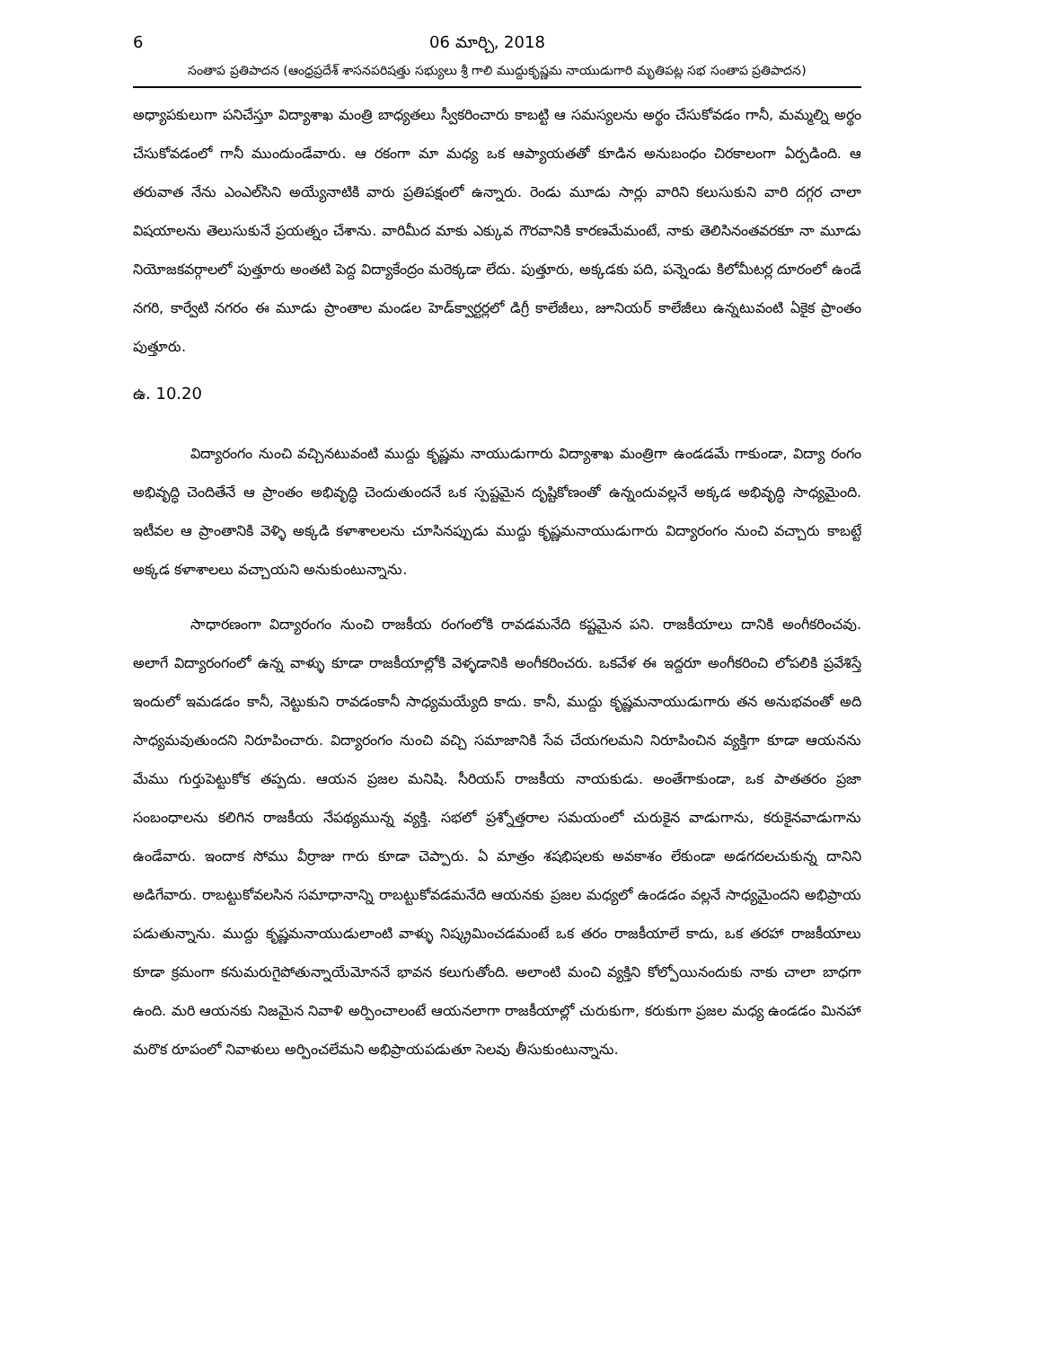6 06 మార్చి, 2018
సంతాప ప్రతిపాదన (ఆంధ్రప్రదేశ్ శాసనపరిషత్తు సభ్యులు శ్రీ గాలి ముద్దుకృష్ణమ నాయుడుగారి మృతిపట్ల సభ సంతాప ప్రతిపాదన)
అధ్యాపకులుగా పనిచేస్తూ విద్యాశాఖ మంత్రి బాధ్యతలు స్వీకరించారు కాబట్టి ఆ సమస్యలను అర్థం చేసుకోవడం గానీ, మమ్మల్ని అర్థం చేసుకోవడంలో గానీ ముందుండేవారు. ఆ రకంగా మా మధ్య ఒక ఆప్యాయతతో కూడిన అనుబంధం చిరకాలంగా ఏర్పడింది. ఆ తరువాత నేను ఎంఎల్‌సిని అయ్యేనాటికి వారు ప్రతిపక్షంలో ఉన్నారు. రెండు మూడు సార్లు వారిని కలుసుకుని వారి దగ్గర చాలా విషయాలను తెలుసుకునే ప్రయత్నం చేశాను. వారిమీద మాకు ఎక్కువ గౌరవానికి కారణమేమంటే, నాకు తెలిసినంతవరకూ నా మూడు నియోజకవర్గాలలో పుత్తూరు అంతటి పెద్ద విద్యాకేంద్రం మరెక్కడా లేదు. పుత్తూరు, అక్కడకు పది, పన్నెండు కిలోమీటర్ల దూరంలో ఉండే నగరి, కార్వేటి నగరం ఈ మూడు ప్రాంతాల మండల హెడ్‌క్వార్టర్లలో డిగ్రీ కాలేజీలు, జూనియర్ కాలేజీలు ఉన్నటువంటి ఏకైక ప్రాంతం పుత్తూరు.
ఉ. 10.20
విద్యారంగం నుంచి వచ్చినటువంటి ముద్దు కృష్ణమ నాయుడుగారు విద్యాశాఖ మంత్రిగా ఉండడమే గాకుండా, విద్యా రంగం అభివృద్ధి చెందితేనే ఆ ప్రాంతం అభివృద్ధి చెందుతుందనే ఒక స్పష్టమైన దృష్టికోణంతో ఉన్నందువల్లనే అక్కడ అభివృద్ధి సాధ్యమైంది. ఇటీవల ఆ ప్రాంతానికి వెళ్ళి అక్కడి కళాశాలలను చూసినప్పుడు ముద్దు కృష్ణమనాయుడుగారు విద్యారంగం నుంచి వచ్చారు కాబట్టే అక్కడ కళాశాలలు వచ్చాయని అనుకుంటున్నాను.
సాధారణంగా విద్యారంగం నుంచి రాజకీయ రంగంలోకి రావడమనేది కష్టమైన పని. రాజకీయాలు దానికి అంగీకరించవు. అలాగే విద్యారంగంలో ఉన్న వాళ్ళు కూడా రాజకీయాల్లోకి వెళ్ళడానికి అంగీకరించరు. ఒకవేళ ఈ ఇద్దరూ అంగీకరించి లోపలికి ప్రవేశిస్తే ఇందులో ఇమడడం కానీ, నెట్టుకుని రావడంకానీ సాధ్యమయ్యేది కాదు. కానీ, ముద్దు కృష్ణమనాయుడుగారు తన అనుభవంతో అది సాధ్యమవుతుందని నిరూపించారు. విద్యారంగం నుంచి వచ్చి సమాజానికి సేవ చేయగలమని నిరూపించిన వ్యక్తిగా కూడా ఆయనను మేము గుర్తుపెట్టుకోక తప్పదు. ఆయన ప్రజల మనిషి. సీరియస్ రాజకీయ నాయకుడు. అంతేగాకుండా, ఒక పాతతరం ప్రజా సంబంధాలను కలిగిన రాజకీయ నేపథ్యమున్న వ్యక్తి. సభలో ప్రశ్నోత్తరాల సమయంలో చురుకైన వాడుగాను, కరుకైనవాడుగాను ఉండేవారు. ఇందాక సోము వీర్రాజు గారు కూడా చెప్పారు. ఏ మాత్రం శషభిషలకు అవకాశం లేకుండా అడగదలచుకున్న దానిని అడిగేవారు. రాబట్టుకోవలసిన సమాధానాన్ని రాబట్టుకోవడమనేది ఆయనకు ప్రజల మధ్యలో ఉండడం వల్లనే సాధ్యమైందని అభిప్రాయ పడుతున్నాను. ముద్దు కృష్ణమనాయుడులాంటి వాళ్ళు నిష్క్రమించడమంటే ఒక తరం రాజకీయాలే కాదు, ఒక తరహా రాజకీయాలు కూడా క్రమంగా కనుమరుగైపోతున్నాయేమోననే భావన కలుగుతోంది. అలాంటి మంచి వ్యక్తిని కోల్పోయినందుకు నాకు చాలా బాధగా ఉంది. మరి ఆయనకు నిజమైన నివాళి అర్పించాలంటే ఆయనలాగా రాజకీయాల్లో చురుకుగా, కరుకుగా ప్రజల మధ్య ఉండడం మినహా మరొక రూపంలో నివాళులు అర్పించలేమని అభిప్రాయపడుతూ సెలవు తీసుకుంటున్నాను.